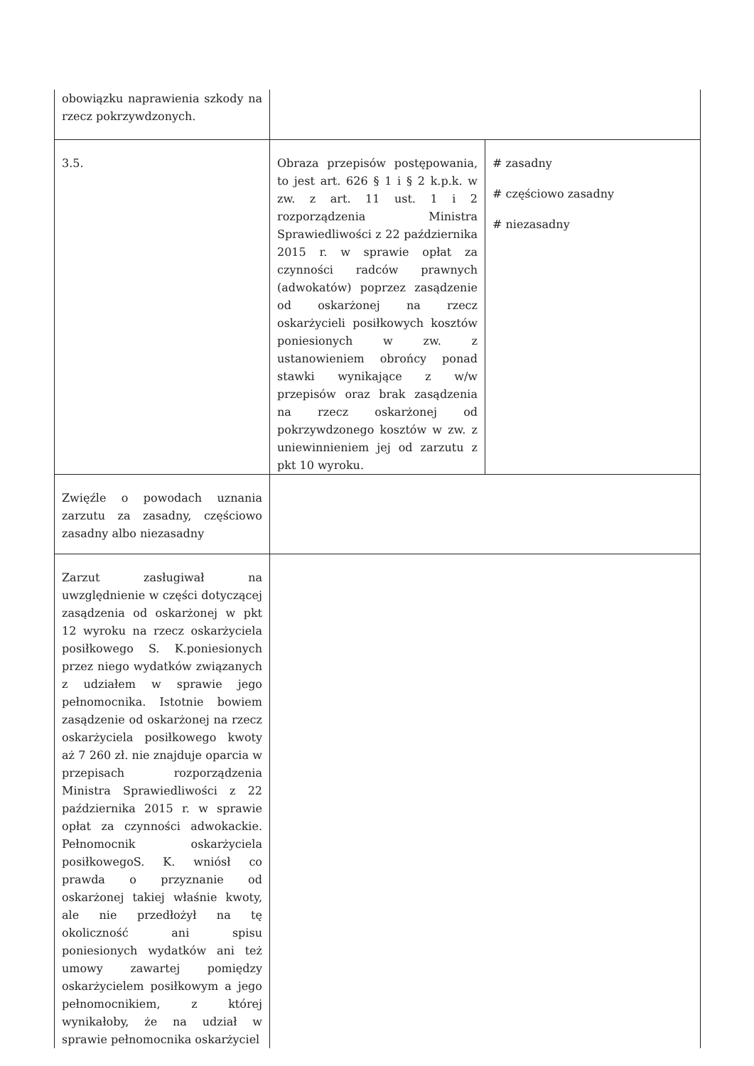| obowiązku naprawienia szkody na rzecz pokrzywdzonych. | | |
| 3.5. | Obraza przepisów postępowania, to jest art. 626 § 1 i § 2 k.p.k. w zw. z art. 11 ust. 1 i 2 rozporządzenia Ministra Sprawiedliwości z 22 października 2015 r. w sprawie opłat za czynności radców prawnych (adwokatów) poprzez zasądzenie od oskarżonej na rzecz oskarżycieli posiłkowych kosztów poniesionych w zw. z ustanowieniem obrońcy ponad stawki wynikające z w/w przepisów oraz brak zasądzenia na rzecz oskarżonej od pokrzywdzonego kosztów w zw. z uniewinnieniem jej od zarzutu z pkt 10 wyroku. | # zasadny # częściowo zasadny # niezasadny |
| Zwięźle o powodach uznania zarzutu za zasadny, częściowo zasadny albo niezasadny | | |
| Zarzut zasługiwał na uwzględnienie w części dotyczącej zasądzenia od oskarżonej w pkt 12 wyroku na rzecz oskarżyciela posiłkowego S. K.poniesionych przez niego wydatków związanych z udziałem w sprawie jego pełnomocnika. Istotnie bowiem zasądzenie od oskarżonej na rzecz oskarżyciela posiłkowego kwoty aż 7 260 zł. nie znajduje oparcia w przepisach rozporządzenia Ministra Sprawiedliwości z 22 października 2015 r. w sprawie opłat za czynności adwokackie. Pełnomocnik oskarżyciela posiłkowegoS. K. wniósł co prawda o przyznanie od oskarżonej takiej właśnie kwoty, ale nie przedłożył na tę okoliczność ani spisu poniesionych wydatków ani też umowy zawartej pomiędzy oskarżycielem posiłkowym a jego pełnomocnikiem, z której wynikałoby, że na udział w sprawie pełnomocnika oskarżyciel | | |